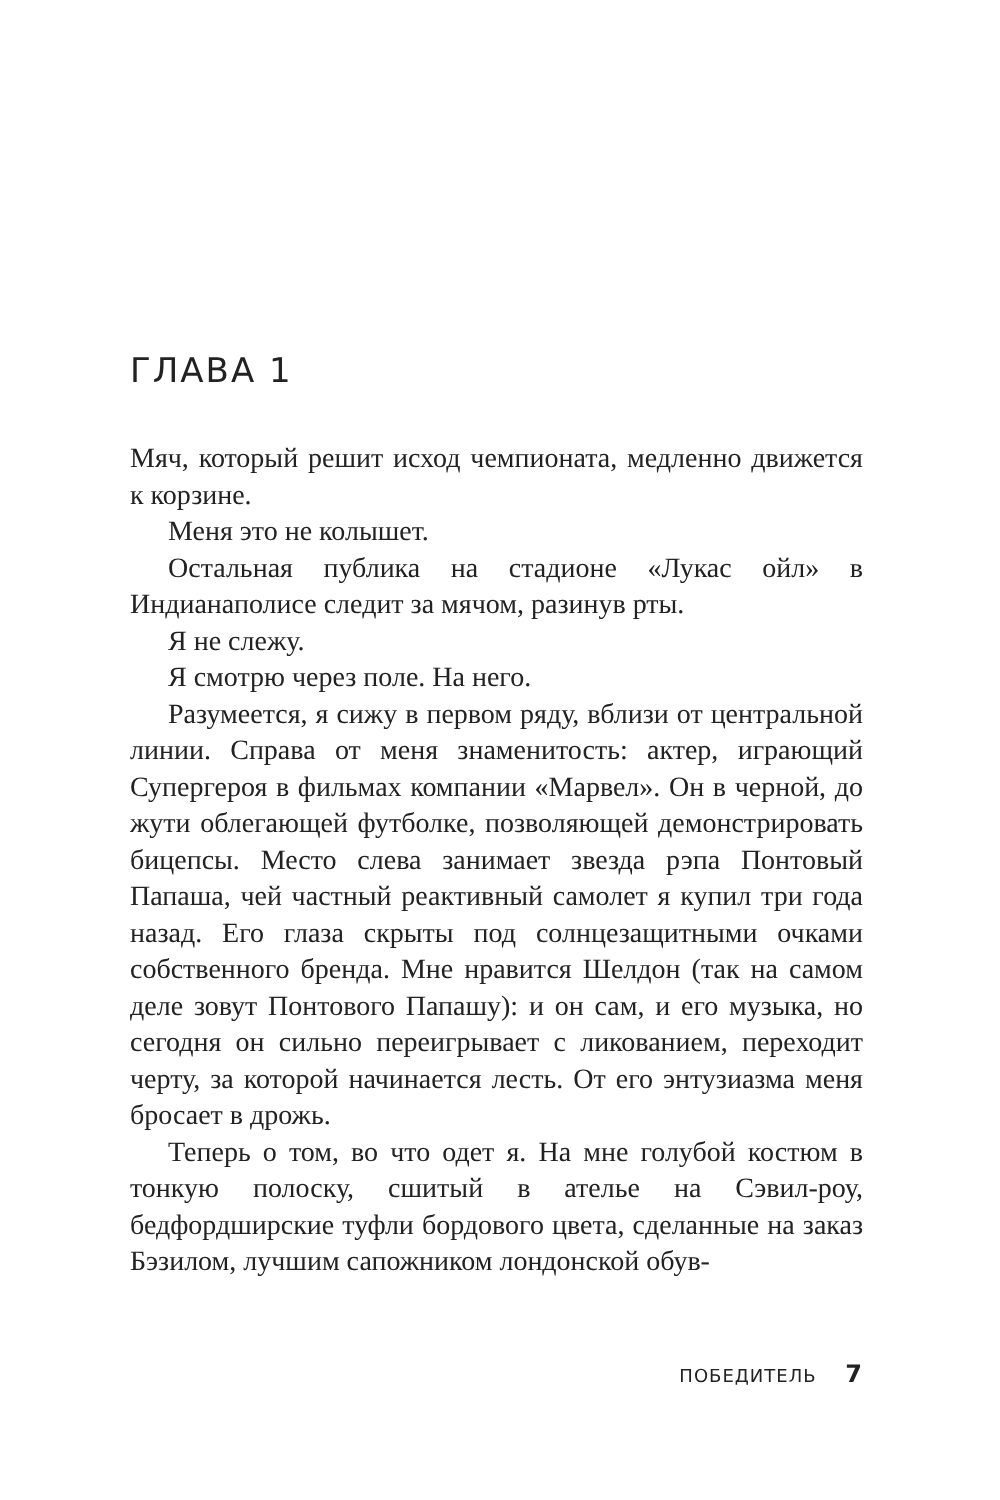ГЛАВА 1
Мяч, который решит исход чемпионата, медленно движется к корзине.
Меня это не колышет.
Остальная публика на стадионе «Лукас ойл» в Индианаполисе следит за мячом, разинув рты.
Я не слежу.
Я смотрю через поле. На него.
Разумеется, я сижу в первом ряду, вблизи от центральной линии. Справа от меня знаменитость: актер, играющий Супергероя в фильмах компании «Марвел». Он в черной, до жути облегающей футболке, позволяющей демонстрировать бицепсы. Место слева занимает звезда рэпа Понтовый Папаша, чей частный реактивный самолет я купил три года назад. Его глаза скрыты под солнцезащитными очками собственного бренда. Мне нравится Шелдон (так на самом деле зовут Понтового Папашу): и он сам, и его музыка, но сегодня он сильно переигрывает с ликованием, переходит черту, за которой начинается лесть. От его энтузиазма меня бросает в дрожь.
Теперь о том, во что одет я. На мне голубой костюм в тонкую полоску, сшитый в ателье на Сэвил-роу, бедфордширские туфли бордового цвета, сделанные на заказ Бэзилом, лучшим сапожником лондонской обув-
ПОБЕДИТЕЛЬ 7